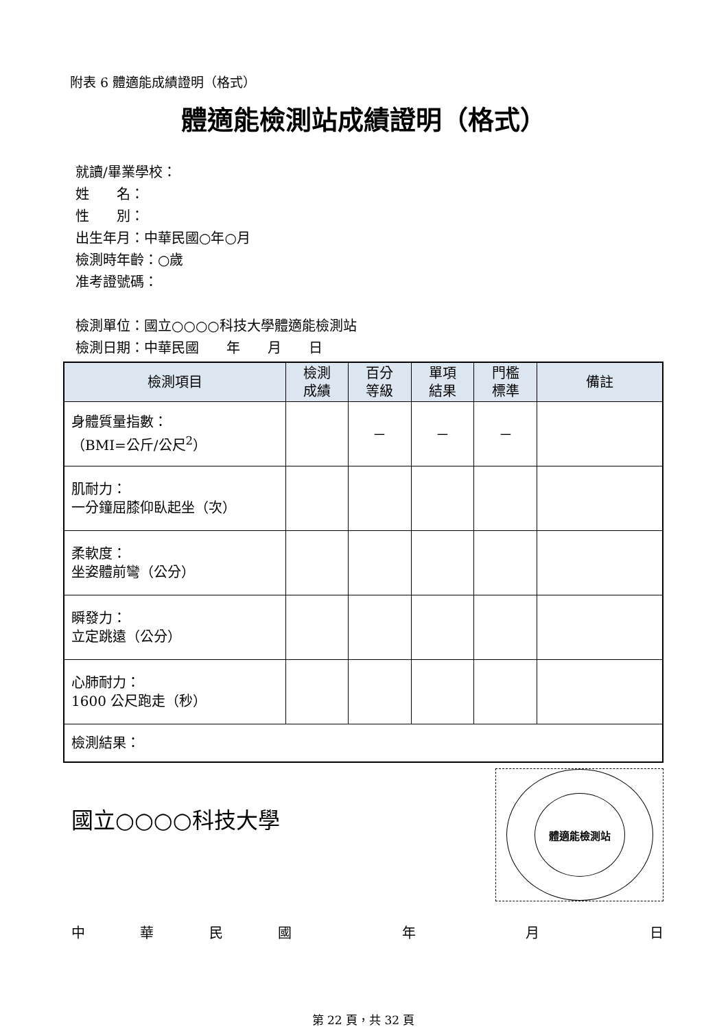附表 6 體適能成績證明（格式）
體適能檢測站成績證明（格式）
就讀/畢業學校：
姓　　名：
性　　別：
出生年月：中華民國○年○月
檢測時年齡：○歲
准考證號碼：
檢測單位：國立○○○○科技大學體適能檢測站
檢測日期：中華民國　　年　　月　　日
| 檢測項目 | 檢測 成績 | 百分 等級 | 單項 結果 | 門檻 標準 | 備註 |
| --- | --- | --- | --- | --- | --- |
| 身體質量指數： （BMI=公斤/公尺<sup>2</sup>） | | － | － | － | |
| 肌耐力： 一分鐘屈膝仰臥起坐（次） | | | | | |
| 柔軟度： 坐姿體前彎（公分） | | | | | |
| 瞬發力： 立定跳遠（公分） | | | | | |
| 心肺耐力： 1600 公尺跑走（秒） | | | | | |
| 檢測結果： | | | | | |
國立○○○○科技大學
體適能檢測站
中華民國 年 月 日
第 22 頁，共 32 頁